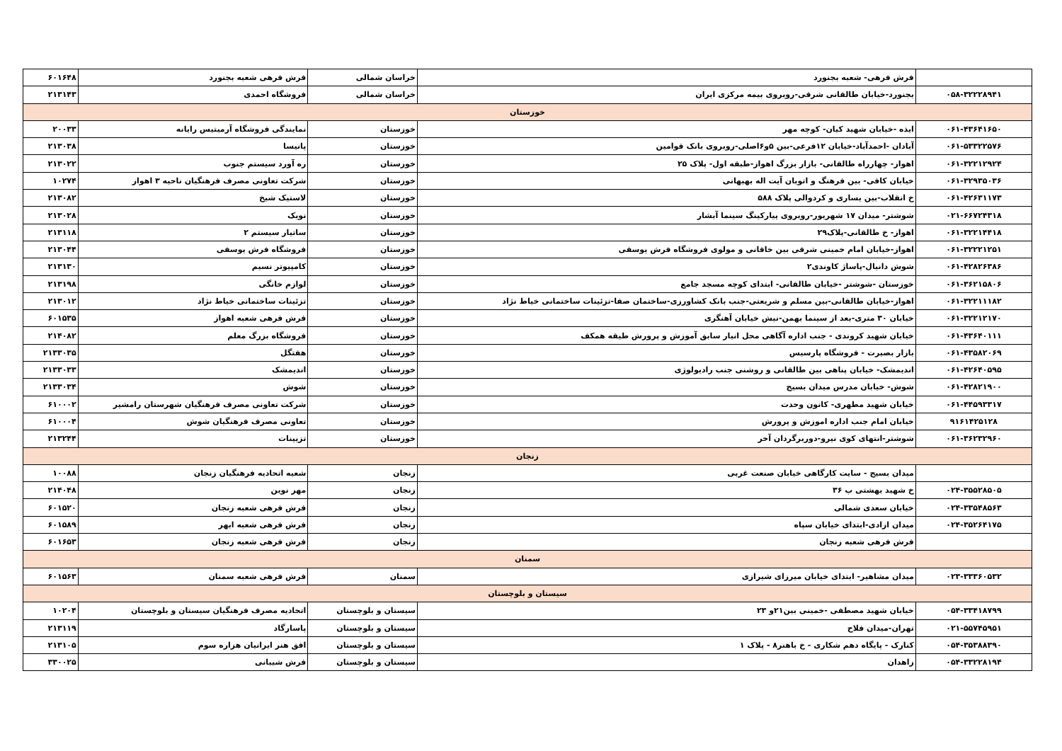| | فرش فرهی- شعبه بجنورد | خراسان شمالی | فرش فرهی شعبه بجنورد | ۶۰۱۶۴۸ |
| ۰۵۸-۳۲۲۲۸۹۴۱ | بجنورد-خیابان طالقانی شرقی-روبروی بیمه مرکزی ایران | خراسان شمالی | فروشگاه احمدی | ۲۱۳۱۴۳ |
| خوزستان | | | | |
| ۰۶۱-۴۳۶۴۱۶۵۰ | ایذه -خیابان شهید کیان- کوچه مهر | خوزستان | نمایندگی فروشگاه آرمیتیس رایانه | ۲۰۰۳۳ |
| ۰۶۱-۵۳۳۲۲۵۷۶ | آبادان -احمدآباد-خیابان ۱۲فرعی-بین ۵و۶اصلی-روبروی بانک قوامین | خوزستان | پانیسا | ۲۱۳۰۳۸ |
| ۰۶۱-۳۲۲۱۲۹۲۴ | اهواز- چهارراه طالقانی- بازار بزرگ اهواز-طبقه اول- پلاک ۲۵ | خوزستان | ره آورد سیستم جنوب | ۲۱۳۰۲۲ |
| ۰۶۱-۳۲۹۳۵۰۳۶ | خیابان کافی- بین فرهنگ و اتوبان آیت اله بهبهانی | خوزستان | شرکت تعاونی مصرف فرهنگیان ناحیه ۳ اهواز | ۱۰۲۷۴ |
| ۰۶۱-۴۲۶۳۱۱۷۳ | خ انقلاب-بین یساری و کردوالی پلاک ۵۸۸ | خوزستان | لاستیک شیخ | ۲۱۳۰۸۲ |
| ۰۲۱-۶۶۷۲۴۳۱۸ | شوشتر- میدان ۱۷ شهریور-روبروی پیارکینگ سینما آبشار | خوزستان | نویک | ۲۱۳۰۲۸ |
| ۰۶۱-۳۲۲۱۴۴۱۸ | اهواز- خ طالقانی-پلاک۲۹ | خوزستان | ساتیار سیستم ۲ | ۲۱۳۱۱۸ |
| ۰۶۱-۳۲۲۲۱۲۵۱ | اهواز-خیابان امام خمینی شرقی بین خاقانی و مولوی فروشگاه فرش یوسفی | خوزستان | فروشگاه فرش یوسفی | ۲۱۳۰۴۴ |
| ۰۶۱-۴۲۸۲۶۳۸۶ | شوش دانیال-پاساژ کاوندی۲ | خوزستان | کامپیوتر نسیم | ۲۱۳۱۳۰ |
| ۰۶۱-۳۶۲۱۵۸۰۶ | خوزستان -شوشتر -خیابان طالقانی- ابتدای کوچه مسجد جامع | خوزستان | لوازم خانگی | ۲۱۳۱۹۸ |
| ۰۶۱-۳۲۲۱۱۱۸۲ | اهواز-خیابان طالقانی-بین مسلم و شریعتی-جنب بانک کشاورزی-ساختمان صفا-تزئینات ساختمانی خیاط نژاد | خوزستان | تزئینات ساختمانی خیاط نژاد | ۲۱۳۰۱۲ |
| ۰۶۱-۳۲۲۱۲۱۷۰ | خیابان ۳۰ متری-بعد از سینما بهمن-نبش خیابان آهنگری | خوزستان | فرش فرهی شعبه اهواز | ۶۰۱۵۳۵ |
| ۰۶۱-۴۳۶۴۰۱۱۱ | خیابان شهید کروندی - جنب اداره آگاهی محل انبار سابق آموزش و پرورش طبقه همکف | خوزستان | فروشگاه بزرگ معلم | ۲۱۴۰۸۲ |
| ۰۶۱-۴۳۵۸۲۰۶۹ | بازار بصیرت - فروشگاه پارسیس | خوزستان | هفتگل | ۲۱۳۳۰۳۵ |
| ۰۶۱-۴۲۶۴۰۵۹۵ | اندیمشک- خیابان پناهی بین طالقانی و روشنی جنب رادیولوژی | خوزستان | اندیمشک | ۲۱۳۳۰۳۳ |
| ۰۶۱-۴۲۸۲۱۹۰۰ | شوش- خیابان مدرس میدان بسیج | خوزستان | شوش | ۲۱۳۳۰۳۴ |
| ۰۶۱-۴۴۵۹۳۳۱۷ | خیابان شهید مطهری- کانون وحدت | خوزستان | شرکت تعاونی مصرف فرهنگیان شهرستان رامشیر | ۶۱۰۰۰۲ |
| ۹۱۶۱۴۲۵۱۲۸ | خیابان امام جنب اداره اموزش و پرورش | خوزستان | تعاونی مصرف فرهنگیان شوش | ۶۱۰۰۰۴ |
| ۰۶۱-۳۶۲۳۲۹۶۰ | شوشتر-انتهای کوی نیرو-دوربرگردان آخر | خوزستان | تزیینات | ۲۱۳۲۴۴ |
| زنجان | | | | |
| | میدان بسیج - سایت کارگاهی خیابان صنعت غربی | زنجان | شعبه اتحادیه فرهنگیان زنجان | ۱۰۰۸۸ |
| ۰۲۴-۳۵۵۲۸۵۰۵ | خ شهید بهشتی پ ۳۶ | زنجان | مهر نوین | ۲۱۴۰۴۸ |
| ۰۲۴-۳۳۵۴۸۵۶۳ | خیابان سعدی شمالی | زنجان | فرش فرهی شعبه زنجان | ۶۰۱۵۲۰ |
| ۰۲۴-۳۵۲۶۴۱۷۵ | میدان ازادی-ابتدای خیابان سپاه | زنجان | فرش فرهی شعبه ابهر | ۶۰۱۵۸۹ |
| | فرش فرهی شعبه زنجان | زنجان | فرش فرهی شعبه زنجان | ۶۰۱۶۵۳ |
| سمنان | | | | |
| ۰۲۳-۳۳۳۶۰۵۳۲ | میدان مشاهیر- ابتدای خیابان میرزای شیرازی | سمنان | فرش فرهی شعبه سمنان | ۶۰۱۵۶۳ |
| سیستان و بلوچستان | | | | |
| ۰۵۴-۳۳۴۱۸۷۹۹ | خیابان شهید مصطفی -خمینی بین۲۱و ۲۳ | سیستان و بلوچستان | اتحادیه مصرف فرهنگیان سیستان و بلوچستان | ۱۰۲۰۴ |
| ۰۲۱-۵۵۷۴۵۹۵۱ | تهران-میدان فلاح | سیستان و بلوچستان | پاسارگاد | ۲۱۳۱۱۹ |
| ۰۵۴-۳۵۳۸۸۳۹۰ | کنارک - پایگاه دهم شکاری - خ باهنر۸ - پلاک ۱ | سیستان و بلوچستان | افق هنر ایرانیان هزاره سوم | ۲۱۳۱۰۵ |
| ۰۵۴-۳۳۲۲۸۱۹۴ | زاهدان | سیستان و بلوچستان | فرش شیبانی | ۳۳۰۰۲۵ |